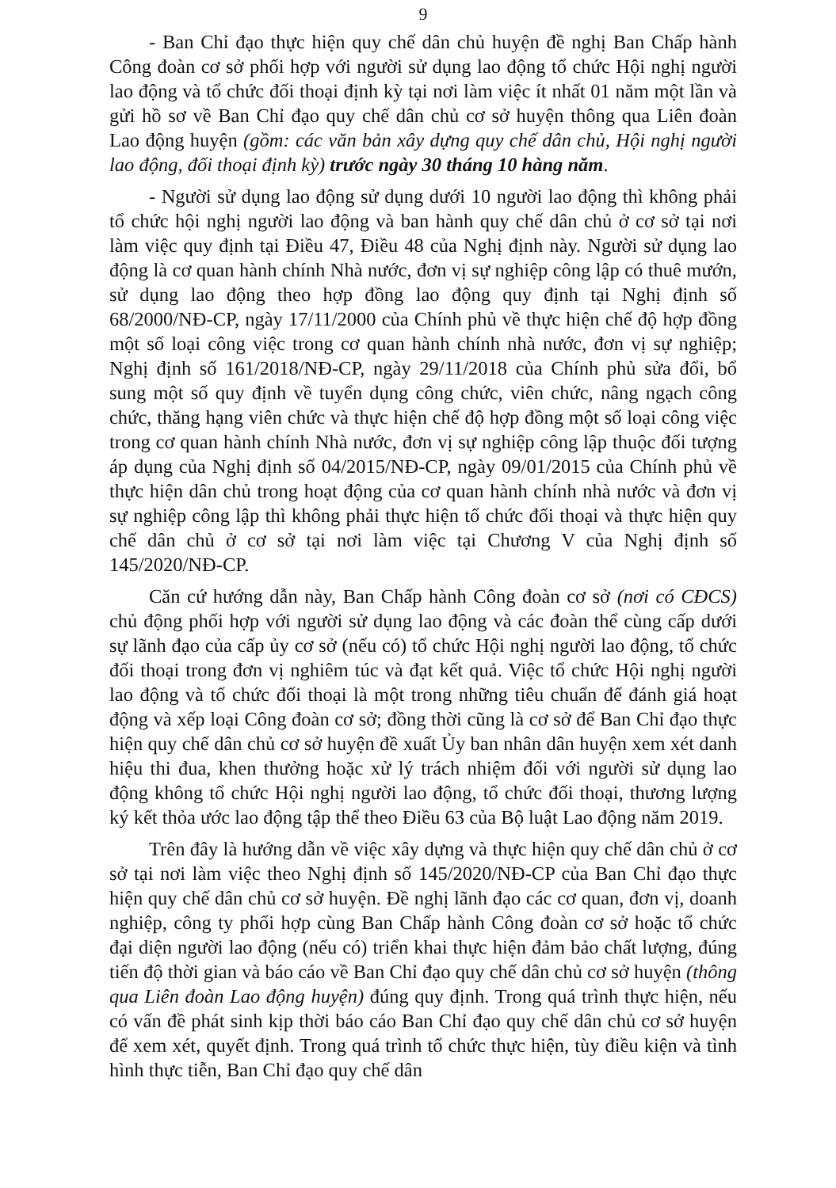9
- Ban Chỉ đạo thực hiện quy chế dân chủ huyện đề nghị Ban Chấp hành Công đoàn cơ sở phối hợp với người sử dụng lao động tổ chức Hội nghị người lao động và tổ chức đối thoại định kỳ tại nơi làm việc ít nhất 01 năm một lần và gửi hồ sơ về Ban Chỉ đạo quy chế dân chủ cơ sở huyện thông qua Liên đoàn Lao động huyện (gồm: các văn bản xây dựng quy chế dân chủ, Hội nghị người lao động, đối thoại định kỳ) trước ngày 30 tháng 10 hàng năm.
- Người sử dụng lao động sử dụng dưới 10 người lao động thì không phải tổ chức hội nghị người lao động và ban hành quy chế dân chủ ở cơ sở tại nơi làm việc quy định tại Điều 47, Điều 48 của Nghị định này. Người sử dụng lao động là cơ quan hành chính Nhà nước, đơn vị sự nghiệp công lập có thuê mướn, sử dụng lao động theo hợp đồng lao động quy định tại Nghị định số 68/2000/NĐ-CP, ngày 17/11/2000 của Chính phủ về thực hiện chế độ hợp đồng một số loại công việc trong cơ quan hành chính nhà nước, đơn vị sự nghiệp; Nghị định số 161/2018/NĐ-CP, ngày 29/11/2018 của Chính phủ sửa đổi, bổ sung một số quy định về tuyển dụng công chức, viên chức, nâng ngạch công chức, thăng hạng viên chức và thực hiện chế độ hợp đồng một số loại công việc trong cơ quan hành chính Nhà nước, đơn vị sự nghiệp công lập thuộc đối tượng áp dụng của Nghị định số 04/2015/NĐ-CP, ngày 09/01/2015 của Chính phủ về thực hiện dân chủ trong hoạt động của cơ quan hành chính nhà nước và đơn vị sự nghiệp công lập thì không phải thực hiện tổ chức đối thoại và thực hiện quy chế dân chủ ở cơ sở tại nơi làm việc tại Chương V của Nghị định số 145/2020/NĐ-CP.
Căn cứ hướng dẫn này, Ban Chấp hành Công đoàn cơ sở (nơi có CĐCS) chủ động phối hợp với người sử dụng lao động và các đoàn thể cùng cấp dưới sự lãnh đạo của cấp ủy cơ sở (nếu có) tổ chức Hội nghị người lao động, tổ chức đối thoại trong đơn vị nghiêm túc và đạt kết quả. Việc tổ chức Hội nghị người lao động và tổ chức đối thoại là một trong những tiêu chuẩn để đánh giá hoạt động và xếp loại Công đoàn cơ sở; đồng thời cũng là cơ sở để Ban Chỉ đạo thực hiện quy chế dân chủ cơ sở huyện đề xuất Ủy ban nhân dân huyện xem xét danh hiệu thi đua, khen thưởng hoặc xử lý trách nhiệm đối với người sử dụng lao động không tổ chức Hội nghị người lao động, tổ chức đối thoại, thương lượng ký kết thỏa ước lao động tập thể theo Điều 63 của Bộ luật Lao động năm 2019.
Trên đây là hướng dẫn về việc xây dựng và thực hiện quy chế dân chủ ở cơ sở tại nơi làm việc theo Nghị định số 145/2020/NĐ-CP của Ban Chỉ đạo thực hiện quy chế dân chủ cơ sở huyện. Đề nghị lãnh đạo các cơ quan, đơn vị, doanh nghiệp, công ty phối hợp cùng Ban Chấp hành Công đoàn cơ sở hoặc tổ chức đại diện người lao động (nếu có) triển khai thực hiện đảm bảo chất lượng, đúng tiến độ thời gian và báo cáo về Ban Chỉ đạo quy chế dân chủ cơ sở huyện (thông qua Liên đoàn Lao động huyện) đúng quy định. Trong quá trình thực hiện, nếu có vấn đề phát sinh kịp thời báo cáo Ban Chỉ đạo quy chế dân chủ cơ sở huyện để xem xét, quyết định. Trong quá trình tổ chức thực hiện, tùy điều kiện và tình hình thực tiễn, Ban Chỉ đạo quy chế dân